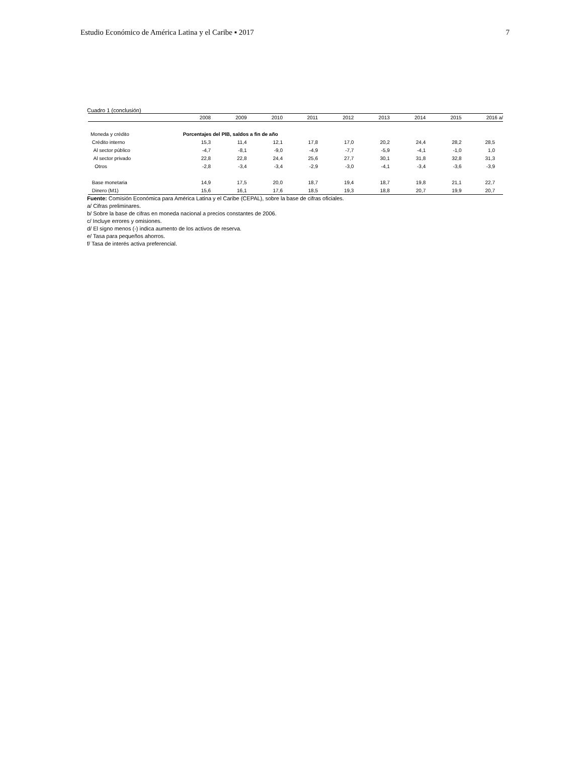Estudio Económico de América Latina y el Caribe ▪ 2017 7
Cuadro 1 (conclusión)
| | 2008 | 2009 | 2010 | 2011 | 2012 | 2013 | 2014 | 2015 | 2016 a/ |
| --- | --- | --- | --- | --- | --- | --- | --- | --- | --- |
| Moneda y crédito | Porcentajes del PIB, saldos a fin de año | | | | | | | | |
| Crédito interno | 15,3 | 11,4 | 12,1 | 17,8 | 17,0 | 20,2 | 24,4 | 28,2 | 28,5 |
| Al sector público | -4,7 | -8,1 | -9,0 | -4,9 | -7,7 | -5,9 | -4,1 | -1,0 | 1,0 |
| Al sector privado | 22,8 | 22,8 | 24,4 | 25,6 | 27,7 | 30,1 | 31,8 | 32,8 | 31,3 |
| Otros | -2,8 | -3,4 | -3,4 | -2,9 | -3,0 | -4,1 | -3,4 | -3,6 | -3,9 |
| Base monetaria | 14,9 | 17,5 | 20,0 | 18,7 | 19,4 | 18,7 | 19,8 | 21,1 | 22,7 |
| Dinero (M1) | 15,6 | 16,1 | 17,6 | 18,5 | 19,3 | 18,8 | 20,7 | 19,9 | 20,7 |
Fuente: Comisión Económica para América Latina y el Caribe (CEPAL), sobre la base de cifras oficiales.
a/ Cifras preliminares.
b/ Sobre la base de cifras en moneda nacional a precios constantes de 2006.
c/ Incluye errores y omisiones.
d/ El signo menos (-) indica aumento de los activos de reserva.
e/ Tasa para pequeños ahorros.
f/ Tasa de interés activa preferencial.